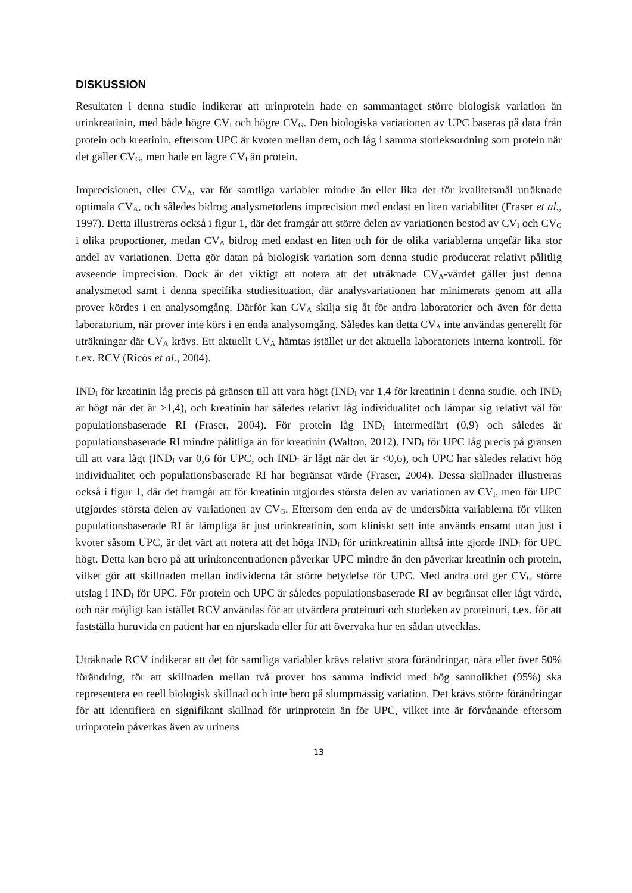DISKUSSION
Resultaten i denna studie indikerar att urinprotein hade en sammantaget större biologisk variation än urinkreatinin, med både högre CV<sub>I</sub> och högre CV<sub>G</sub>. Den biologiska variationen av UPC baseras på data från protein och kreatinin, eftersom UPC är kvoten mellan dem, och låg i samma storleksordning som protein när det gäller CV<sub>G</sub>, men hade en lägre CV<sub>I</sub> än protein.
Imprecisionen, eller CV<sub>A</sub>, var för samtliga variabler mindre än eller lika det för kvalitetsmål uträknade optimala CV<sub>A</sub>, och således bidrog analysmetodens imprecision med endast en liten variabilitet (Fraser et al., 1997). Detta illustreras också i figur 1, där det framgår att större delen av variationen bestod av CV<sub>I</sub> och CV<sub>G</sub> i olika proportioner, medan CV<sub>A</sub> bidrog med endast en liten och för de olika variablerna ungefär lika stor andel av variationen. Detta gör datan på biologisk variation som denna studie producerat relativt pålitlig avseende imprecision. Dock är det viktigt att notera att det uträknade CV<sub>A</sub>-värdet gäller just denna analysmetod samt i denna specifika studiesituation, där analysvariationen har minimerats genom att alla prover kördes i en analysomgång. Därför kan CV<sub>A</sub> skilja sig åt för andra laboratorier och även för detta laboratorium, när prover inte körs i en enda analysomgång. Således kan detta CV<sub>A</sub> inte användas generellt för uträkningar där CV<sub>A</sub> krävs. Ett aktuellt CV<sub>A</sub> hämtas istället ur det aktuella laboratoriets interna kontroll, för t.ex. RCV (Ricós et al., 2004).
IND<sub>I</sub> för kreatinin låg precis på gränsen till att vara högt (IND<sub>I</sub> var 1,4 för kreatinin i denna studie, och IND<sub>I</sub> är högt när det är >1,4), och kreatinin har således relativt låg individualitet och lämpar sig relativt väl för populationsbaserade RI (Fraser, 2004). För protein låg IND<sub>I</sub> intermediärt (0,9) och således är populationsbaserade RI mindre pålitliga än för kreatinin (Walton, 2012). IND<sub>I</sub> för UPC låg precis på gränsen till att vara lågt (IND<sub>I</sub> var 0,6 för UPC, och IND<sub>I</sub> är lågt när det är <0,6), och UPC har således relativt hög individualitet och populationsbaserade RI har begränsat värde (Fraser, 2004). Dessa skillnader illustreras också i figur 1, där det framgår att för kreatinin utgjordes största delen av variationen av CV<sub>I</sub>, men för UPC utgjordes största delen av variationen av CV<sub>G</sub>. Eftersom den enda av de undersökta variablerna för vilken populationsbaserade RI är lämpliga är just urinkreatinin, som kliniskt sett inte används ensamt utan just i kvoter såsom UPC, är det värt att notera att det höga IND<sub>I</sub> för urinkreatinin alltså inte gjorde IND<sub>I</sub> för UPC högt. Detta kan bero på att urinkoncentrationen påverkar UPC mindre än den påverkar kreatinin och protein, vilket gör att skillnaden mellan individerna får större betydelse för UPC. Med andra ord ger CV<sub>G</sub> större utslag i IND<sub>I</sub> för UPC. För protein och UPC är således populationsbaserade RI av begränsat eller lågt värde, och när möjligt kan istället RCV användas för att utvärdera proteinuri och storleken av proteinuri, t.ex. för att fastställa huruvida en patient har en njurskada eller för att övervaka hur en sådan utvecklas.
Uträknade RCV indikerar att det för samtliga variabler krävs relativt stora förändringar, nära eller över 50% förändring, för att skillnaden mellan två prover hos samma individ med hög sannolikhet (95%) ska representera en reell biologisk skillnad och inte bero på slumpmässig variation. Det krävs större förändringar för att identifiera en signifikant skillnad för urinprotein än för UPC, vilket inte är förvånande eftersom urinprotein påverkas även av urinens
13